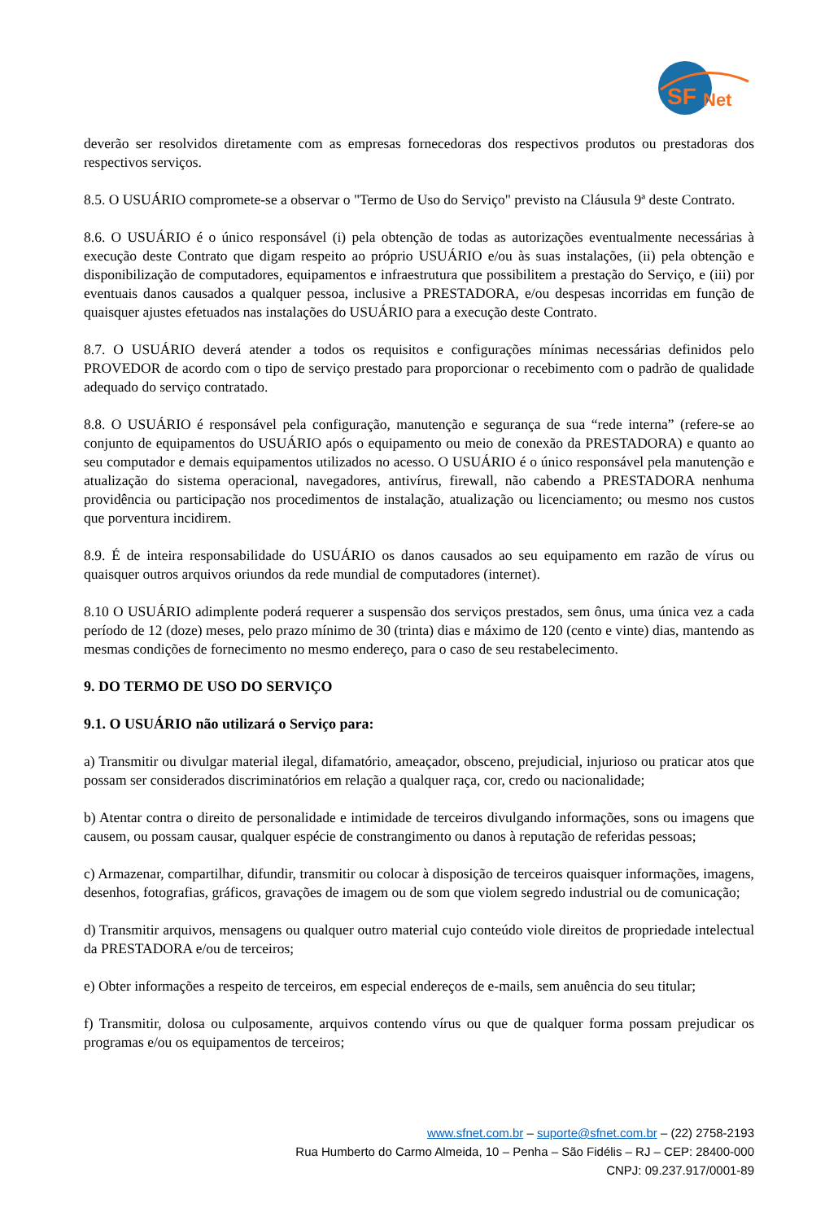SF
Net
deverão ser resolvidos diretamente com as empresas fornecedoras dos respectivos produtos ou prestadoras dos respectivos serviços.
8.5. O USUÁRIO compromete-se a observar o "Termo de Uso do Serviço" previsto na Cláusula 9ª deste Contrato.
8.6. O USUÁRIO é o único responsável (i) pela obtenção de todas as autorizações eventualmente necessárias à execução deste Contrato que digam respeito ao próprio USUÁRIO e/ou às suas instalações, (ii) pela obtenção e disponibilização de computadores, equipamentos e infraestrutura que possibilitem a prestação do Serviço, e (iii) por eventuais danos causados a qualquer pessoa, inclusive a PRESTADORA, e/ou despesas incorridas em função de quaisquer ajustes efetuados nas instalações do USUÁRIO para a execução deste Contrato.
8.7. O USUÁRIO deverá atender a todos os requisitos e configurações mínimas necessárias definidos pelo PROVEDOR de acordo com o tipo de serviço prestado para proporcionar o recebimento com o padrão de qualidade adequado do serviço contratado.
8.8. O USUÁRIO é responsável pela configuração, manutenção e segurança de sua “rede interna” (refere-se ao conjunto de equipamentos do USUÁRIO após o equipamento ou meio de conexão da PRESTADORA) e quanto ao seu computador e demais equipamentos utilizados no acesso. O USUÁRIO é o único responsável pela manutenção e atualização do sistema operacional, navegadores, antivírus, firewall, não cabendo a PRESTADORA nenhuma providência ou participação nos procedimentos de instalação, atualização ou licenciamento; ou mesmo nos custos que porventura incidirem.
8.9. É de inteira responsabilidade do USUÁRIO os danos causados ao seu equipamento em razão de vírus ou quaisquer outros arquivos oriundos da rede mundial de computadores (internet).
8.10 O USUÁRIO adimplente poderá requerer a suspensão dos serviços prestados, sem ônus, uma única vez a cada período de 12 (doze) meses, pelo prazo mínimo de 30 (trinta) dias e máximo de 120 (cento e vinte) dias, mantendo as mesmas condições de fornecimento no mesmo endereço, para o caso de seu restabelecimento.
9. DO TERMO DE USO DO SERVIÇO
9.1. O USUÁRIO não utilizará o Serviço para:
a) Transmitir ou divulgar material ilegal, difamatório, ameaçador, obsceno, prejudicial, injurioso ou praticar atos que possam ser considerados discriminatórios em relação a qualquer raça, cor, credo ou nacionalidade;
b) Atentar contra o direito de personalidade e intimidade de terceiros divulgando informações, sons ou imagens que causem, ou possam causar, qualquer espécie de constrangimento ou danos à reputação de referidas pessoas;
c) Armazenar, compartilhar, difundir, transmitir ou colocar à disposição de terceiros quaisquer informações, imagens, desenhos, fotografias, gráficos, gravações de imagem ou de som que violem segredo industrial ou de comunicação;
d) Transmitir arquivos, mensagens ou qualquer outro material cujo conteúdo viole direitos de propriedade intelectual da PRESTADORA e/ou de terceiros;
e) Obter informações a respeito de terceiros, em especial endereços de e-mails, sem anuência do seu titular;
f) Transmitir, dolosa ou culposamente, arquivos contendo vírus ou que de qualquer forma possam prejudicar os programas e/ou os equipamentos de terceiros;
www.sfnet.com.br – suporte@sfnet.com.br – (22) 2758-2193
Rua Humberto do Carmo Almeida, 10 – Penha – São Fidélis – RJ – CEP: 28400-000
CNPJ: 09.237.917/0001-89